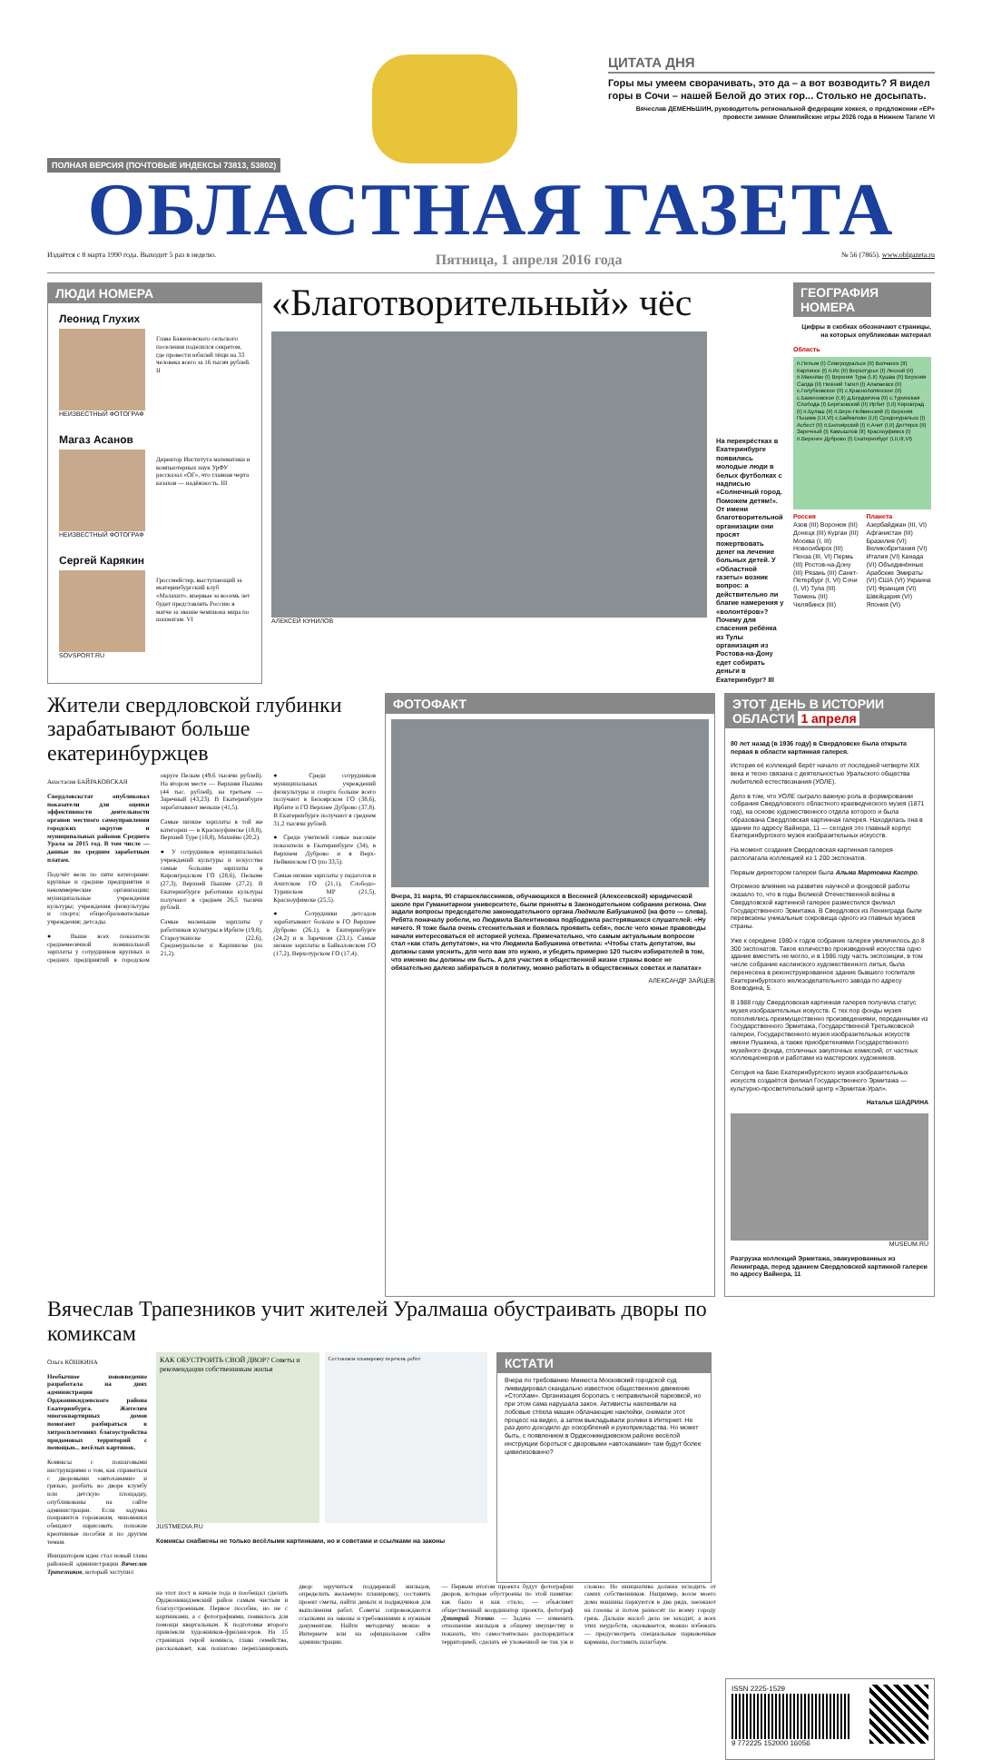ПОЛНАЯ ВЕРСИЯ (ПОЧТОВЫЕ ИНДЕКСЫ 73813, 53802)
ЦИТАТА ДНЯ
Горы мы умеем сворачивать, это да – а вот возводить? Я видел горы в Сочи – нашей Белой до этих гор... Столько не досыпать.
Вячеслав ДЕМЕНЬШИН, руководитель региональной федерации хоккея, о предложении «ЕР» провести зимние Олимпийские игры 2026 года в Нижнем Тагиле VI
ОБЛАСТНАЯ ГАЗЕТА
Издаётся с 8 марта 1990 года. Выходит 5 раз в неделю. Пятница, 1 апреля 2016 года № 56 (7865). www.oblgazeta.ru
ЛЮДИ НОМЕРА
Леонид Глухих
Глава Баженовского сельского поселения поделился секретом, где провести юбилей тёщи на 33 человека всего за 16 тысяч рублей. II
НЕИЗВЕСТНЫЙ ФОТОГРАФ
Магаз Асанов
Директор Института математики и компьютерных наук УрФУ рассказал «ОГ», что главная черта казахов — надёжность. III
НЕИЗВЕСТНЫЙ ФОТОГРАФ
Сергей Карякин
Гроссмейстер, выступающий за екатеринбургский клуб «Малахит», впервые за восемь лет будет представлять Россию в матче за звание чемпиона мира по шахматам. VI
SOVSPORT.RU
«Благотворительный» чёс
АЛЕКСЕЙ КУНИЛОВ
На перекрёстках в Екатеринбурге появились молодые люди в белых футболках с надписью «Солнечный город. Поможем детям!». От имени благотворительной организации они просят пожертвовать денег на лечение больных детей. У «Областной газеты» возник вопрос: а действительно ли благие намерения у «волонтёров»? Почему для спасения ребёнка из Тулы организация из Ростова-на-Дону едет собирать деньги в Екатеринбург? III
ГЕОГРАФИЯ НОМЕРА
Цифры в скобках обозначают страницы, на которых опубликован материал
Область
п.Пелым (I) Североуральск (II) Волчанск (II) Карпинск (I) п.Ис (II) Верхотурье (I) Лесной (II) п.Махнёво (I) Верхняя Тура (I,II) Кушва (II) Верхняя Салда (II) Нижний Тагил (I) Алапаевск (II) с.Голубковское (II) с.Краснополянское (II) с.Баженовское (I,II) д.Бердюгина (II) с.Туринская Слобода (I) Берёзовский (II) Ирбит (I,II) Кировград (I) п.Булаш (II) п.Верх-Нейвинский (I) Верхняя Пышма (I,II,VI) с.Байкалово (I,II) Среднеуральск (I) Асбест (II) п.Белоярский (I) п.Ачит (I,II) Дегтярск (II) Заречный (I) Камышлов (II) Красноуфимск (I) п.Верхнее Дуброво (I) Екатеринбург (I,II,III,VI)
Россия
Азов (III) Воронеж (III) Донецк (III) Курган (III) Москва (I, III) Новосибирск (III) Пенза (III, VI) Пермь (III) Ростов-на-Дону (III) Рязань (III) Санкт-Петербург (I, VI) Сочи (I, VI) Тула (III) Тюмень (III) Челябинск (III)
Планета
Азербайджан (III, VI) Афганистан (III) Бразилия (VI) Великобритания (VI) Италия (VI) Канада (VI) Объединённые Арабские Эмираты (VI) США (VI) Украина (VI) Франция (VI) Швейцария (VI) Япония (VI)
Жители свердловской глубинки зарабатывают больше екатеринбуржцев
Анастасия БАЙРАКОВСКАЯ
Свердловскстат опубликовал показатели для оценки эффективности деятельности органов местного самоуправления городских округов и муниципальных районов Среднего Урала за 2015 год. В том числе — данные по средним заработным платам.
Подсчёт вели по пяти категориям: крупные и средние предприятия и некоммерческие организации; муниципальные учреждения культуры; учреждения физкультуры и спорта; общеобразовательные учреждения; детсады.
● Выше всех показатели среднемесячной номинальной зарплаты у сотрудников крупных и средних предприятий в городском округе Пелым (49,6 тысячи рублей). На втором месте — Верхняя Пышма (44 тыс. рублей), на третьем — Заречный (43,23). В Екатеринбурге зарабатывают меньше (41,5).
Самые низкие зарплаты в той же категории — в Красноуфимске (18,8), Верхней Туре (18,8), Махнёво (20,2).
● У сотрудников муниципальных учреждений культуры и искусства самые большие зарплаты в Кировградском ГО (28,6), Пелыме (27,3), Верхней Пышме (27,2). В Екатеринбурге работники культуры получают в среднем 26,5 тысячи рублей.
Самые маленькие зарплаты у работников культуры в Ирбите (19,8), Староуткинске (22,6), Среднеуральске и Карпинске (по 21,2).
● Среди сотрудников муниципальных учреждений физкультуры и спорта больше всего получают в Белоярском ГО (38,6), Ирбите и ГО Верхнее Дуброво (37,8). В Екатеринбурге получают в среднем 31,2 тысячи рублей.
● Среди учителей самые высокие показатели в Екатеринбурге (34), в Верхнем Дуброво и в Верх-Нейвинском ГО (по 33,5).
Самые низкие зарплаты у педагогов в Ачитском ГО (21,1), Слободо-Туринском МР (21,5), Красноуфимске (25,5).
● Сотрудники детсадов зарабатывают больше в ГО Верхнее Дуброво (26,1), в Екатеринбурге (24,2) и в Заречном (23,1). Самые низкие зарплаты в Байкаловском ГО (17,2), Верхотурском ГО (17,4).
ФОТОФАКТ
Вчера, 31 марта, 90 старшеклассников, обучающихся в Весенней (Алексеевской) юридической школе при Гуманитарном университете, были приняты в Законодательном собрании региона. Они задали вопросы председателю законодательного органа Людмиле Бабушкиной (на фото — слева). Ребята поначалу робели, но Людмила Валентиновна подбодрила растерявшихся слушателей: «Ну ничего. Я тоже была очень стеснительная и боялась проявить себя», после чего юные правоведы начали интересоваться её историей успеха. Примечательно, что самым актуальным вопросом стал «как стать депутатом», на что Людмила Бабушкина ответила: «Чтобы стать депутатом, вы должны сами уяснить, для чего вам это нужно, и убедить примерно 120 тысяч избирателей в том, что именно вы должны им быть. А для участия в общественной жизни страны вовсе не обязательно далеко забираться в политику, можно работать в общественных советах и палатах»
АЛЕКСАНДР ЗАЙЦЕВ
ЭТОТ ДЕНЬ В ИСТОРИИ ОБЛАСТИ 1 апреля
80 лет назад (в 1936 году) в Свердловске была открыта первая в области картинная галерея.
История её коллекций берёт начало от последней четверти XIX века и тесно связана с деятельностью Уральского общества любителей естествознания (УОЛЕ).
Дело в том, что УОЛЕ сыграло важную роль в формировании собрания Свердловского областного краеведческого музея (1871 год), на основе художественного отдела которого и была образована Свердловская картинная галерея. Находилась она в здании по адресу Вайнера, 11 — сегодня это главный корпус Екатеринбургского музея изобразительных искусств.
На момент создания Свердловская картинная галерея располагала коллекцией из 1 200 экспонатов.
Первым директором галереи была Альма Мартовна Кастро.
Огромное влияние на развитие научной и фондовой работы оказало то, что в годы Великой Отечественной войны в Свердловской картинной галерее разместился филиал Государственного Эрмитажа. В Свердловск из Ленинграда были перевезены уникальные сокровища одного из главных музеев страны.
Уже к середине 1980-х годов собрание галереи увеличилось до 8 300 экспонатов. Такое количество произведений искусства одно здание вместить не могло, и в 1986 году часть экспозиции, в том числе собрание каслинского художественного литья, была перенесена в реконструированное здание бывшего госпиталя Екатеринбургского железоделательного завода по адресу Воеводина, 5.
В 1988 году Свердловская картинная галерея получила статус музея изобразительных искусств. С тех пор фонды музея пополнялись преимущественно произведениями, переданными из Государственного Эрмитажа, Государственной Третьяковской галереи, Государственного музея изобразительных искусств имени Пушкина, а также приобретениями Государственного музейного фонда, столичных закупочных комиссий, от частных коллекционеров и работами из мастерских художников.
Сегодня на базе Екатеринбургского музея изобразительных искусств создаётся филиал Государственного Эрмитажа — культурно-просветительский центр «Эрмитаж-Урал».
Наталья ШАДРИНА
MUSEUM.RU
Разгрузка коллекций Эрмитажа, эвакуированных из Ленинграда, перед зданием Свердловской картинной галереи по адресу Вайнера, 11
Вячеслав Трапезников учит жителей Уралмаша обустраивать дворы по комиксам
Ольга КОШКИНА
Необычное нововведение разработала на днях администрация Орджоникидзевского района Екатеринбурга. Жителям многоквартирных домов помогают разбираться в хитросплетениях благоустройства придомовых территорий с помощью... весёлых картинок.
Комиксы с пошаговыми инструкциями о том, как справиться с дворовыми «автохамами» и грязью, разбить во дворе клумбу или детскую площадку, опубликованы на сайте администрации. Если задумка понравится горожанам, чиновники обещают нарисовать похожие креативные пособия и по другим темам.
Инициатором идеи стал новый глава районной администрации Вячеслав Трапезников, который заступил
КАК ОБУСТРОИТЬ СВОЙ ДВОР? Советы и рекомендации собственникам жилья
Составляем планировку перечень работ
JUSTMEDIA.RU
Комиксы снабжены не только весёлыми картинками, но и советами и ссылками на законы
КСТАТИ
Вчера по требованию Минюста Московский городской суд ликвидировал скандально известное общественное движение «СтопХам». Организация боролась с неправильной парковкой, но при этом сама нарушала закон. Активисты наклеивали на лобовые стёкла машин облачающие наклейки, снимали этот процесс на видео, а затем выкладывали ролики в Интернет. Не раз дело доходило до оскорблений и рукоприкладства. Но может быть, с появлением в Орджоникидзевском районе весёлой инструкции бороться с дворовыми «автохамами» там будут более цивилизованно?
на этот пост в начале года и пообещал сделать Орджоникидзевский район самым чистым и благоустроенным. Первое пособие, но не с картинками, а с фотографиями, появилось для помощи квартальным. К подготовке второго привлекли художников-фрилансеров. На 15 страницах герой комикса, глава семейства, рассказывает, как пошагово перепланировать двор: заручиться поддержкой жильцов, определить желаемую планировку, составить проект сметы, найти деньги и подрядчиков для выполнения работ. Советы сопровождаются ссылками на законы и требованиями к нужным документам. Найти методичку можно в Интернете или на официальном сайте администрации.
— Первым итогом проекта будут фотографии дворов, которые обустроены по этой памятке: как было и как стало, — объясняет общественный координатор проекта, фотограф Дмитрий Усенко. — Задача — изменить отношение жильцов к общему имуществу и показать, что самостоятельно распорядиться территорией, сделать её ухоженной не так уж и сложно. Но инициатива должна исходить от самих собственников. Например, возле моего дома машины паркуются в два ряда, заезжают на газоны и потом разносят по всему городу грязь. Дальше жалоб дело не заходит, а всех этих неудобств, оказывается, можно избежать — предусмотреть специальные парковочные карманы, поставить шлагбаум.
ISSN 2225-1529
9 772225 152000 16056